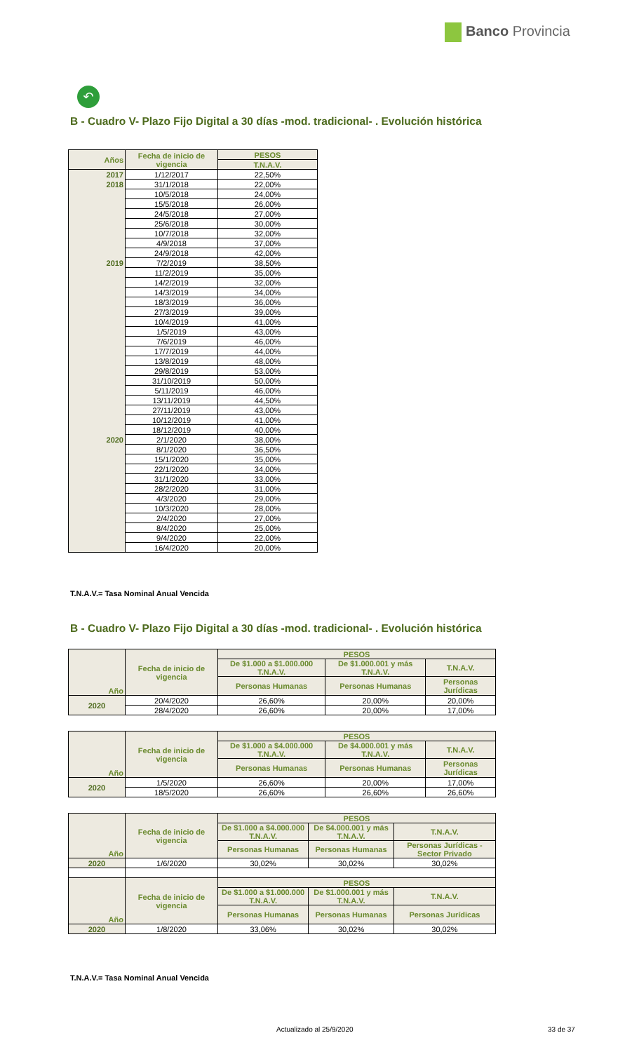Banco Provincia
↶
B - Cuadro V- Plazo Fijo Digital a 30 días -mod. tradicional- . Evolución histórica
| Años | Fecha de inicio de vigencia | PESOS |
| --- | --- | --- |
| | | T.N.A.V. |
| 2017 | 1/12/2017 | 22,50% |
| 2018 | 31/1/2018 | 22,00% |
| | 10/5/2018 | 24,00% |
| | 15/5/2018 | 26,00% |
| | 24/5/2018 | 27,00% |
| | 25/6/2018 | 30,00% |
| | 10/7/2018 | 32,00% |
| | 4/9/2018 | 37,00% |
| | 24/9/2018 | 42,00% |
| 2019 | 7/2/2019 | 38,50% |
| | 11/2/2019 | 35,00% |
| | 14/2/2019 | 32,00% |
| | 14/3/2019 | 34,00% |
| | 18/3/2019 | 36,00% |
| | 27/3/2019 | 39,00% |
| | 10/4/2019 | 41,00% |
| | 1/5/2019 | 43,00% |
| | 7/6/2019 | 46,00% |
| | 17/7/2019 | 44,00% |
| | 13/8/2019 | 48,00% |
| | 29/8/2019 | 53,00% |
| | 31/10/2019 | 50,00% |
| | 5/11/2019 | 46,00% |
| | 13/11/2019 | 44,50% |
| | 27/11/2019 | 43,00% |
| | 10/12/2019 | 41,00% |
| | 18/12/2019 | 40,00% |
| 2020 | 2/1/2020 | 38,00% |
| | 8/1/2020 | 36,50% |
| | 15/1/2020 | 35,00% |
| | 22/1/2020 | 34,00% |
| | 31/1/2020 | 33,00% |
| | 28/2/2020 | 31,00% |
| | 4/3/2020 | 29,00% |
| | 10/3/2020 | 28,00% |
| | 2/4/2020 | 27,00% |
| | 8/4/2020 | 25,00% |
| | 9/4/2020 | 22,00% |
| | 16/4/2020 | 20,00% |
T.N.A.V.= Tasa Nominal Anual Vencida
B - Cuadro V- Plazo Fijo Digital a 30 días -mod. tradicional- . Evolución histórica
| Año | Fecha de inicio de vigencia | PESOS | | |
| --- | --- | --- | --- | --- |
| | | De $1.000 a $1.000.000 T.N.A.V. | De $1.000.001 y más T.N.A.V. | T.N.A.V. |
| | | Personas Humanas | Personas Humanas | Personas Jurídicas |
| 2020 | 20/4/2020 | 26,60% | 20,00% | 20,00% |
| | 28/4/2020 | 26,60% | 20,00% | 17,00% |
| Año | Fecha de inicio de vigencia | PESOS | | |
| --- | --- | --- | --- | --- |
| | | De $1.000 a $4.000.000 T.N.A.V. | De $4.000.001 y más T.N.A.V. | T.N.A.V. |
| | | Personas Humanas | Personas Humanas | Personas Jurídicas |
| 2020 | 1/5/2020 | 26,60% | 20,00% | 17,00% |
| | 18/5/2020 | 26,60% | 26,60% | 26,60% |
| Año | Fecha de inicio de vigencia | PESOS | | |
| --- | --- | --- | --- | --- |
| | | De $1.000 a $4.000.000 T.N.A.V. | De $4.000.001 y más T.N.A.V. | T.N.A.V. |
| | | Personas Humanas | Personas Humanas | Personas Jurídicas - Sector Privado |
| 2020 | 1/6/2020 | 30,02% | 30,02% | 30,02% |
| Año | Fecha de inicio de vigencia | PESOS | | |
| | | De $1.000 a $1.000.000 T.N.A.V. | De $1.000.001 y más T.N.A.V. | T.N.A.V. |
| | | Personas Humanas | Personas Humanas | Personas Jurídicas |
| 2020 | 1/8/2020 | 33,06% | 30,02% | 30,02% |
T.N.A.V.= Tasa Nominal Anual Vencida
Actualizado al 25/9/2020 33 de 37